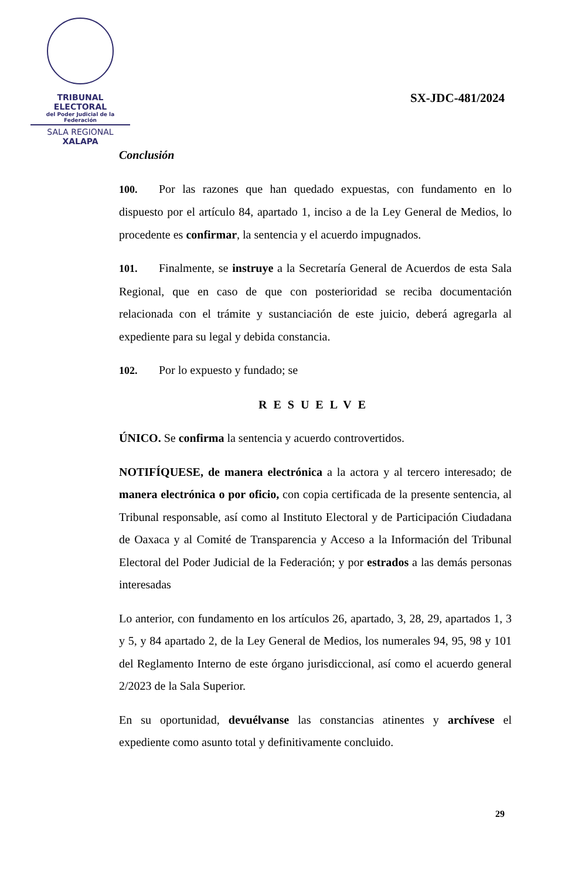TRIBUNAL ELECTORAL
del Poder Judicial de la Federación
SALA REGIONAL
XALAPA
SX-JDC-481/2024
Conclusión
100. Por las razones que han quedado expuestas, con fundamento en lo dispuesto por el artículo 84, apartado 1, inciso a de la Ley General de Medios, lo procedente es confirmar, la sentencia y el acuerdo impugnados.
101. Finalmente, se instruye a la Secretaría General de Acuerdos de esta Sala Regional, que en caso de que con posterioridad se reciba documentación relacionada con el trámite y sustanciación de este juicio, deberá agregarla al expediente para su legal y debida constancia.
102. Por lo expuesto y fundado; se
RESUELVE
ÚNICO. Se confirma la sentencia y acuerdo controvertidos.
NOTIFÍQUESE, de manera electrónica a la actora y al tercero interesado; de manera electrónica o por oficio, con copia certificada de la presente sentencia, al Tribunal responsable, así como al Instituto Electoral y de Participación Ciudadana de Oaxaca y al Comité de Transparencia y Acceso a la Información del Tribunal Electoral del Poder Judicial de la Federación; y por estrados a las demás personas interesadas
Lo anterior, con fundamento en los artículos 26, apartado, 3, 28, 29, apartados 1, 3 y 5, y 84 apartado 2, de la Ley General de Medios, los numerales 94, 95, 98 y 101 del Reglamento Interno de este órgano jurisdiccional, así como el acuerdo general 2/2023 de la Sala Superior.
En su oportunidad, devuélvanse las constancias atinentes y archívese el expediente como asunto total y definitivamente concluido.
29